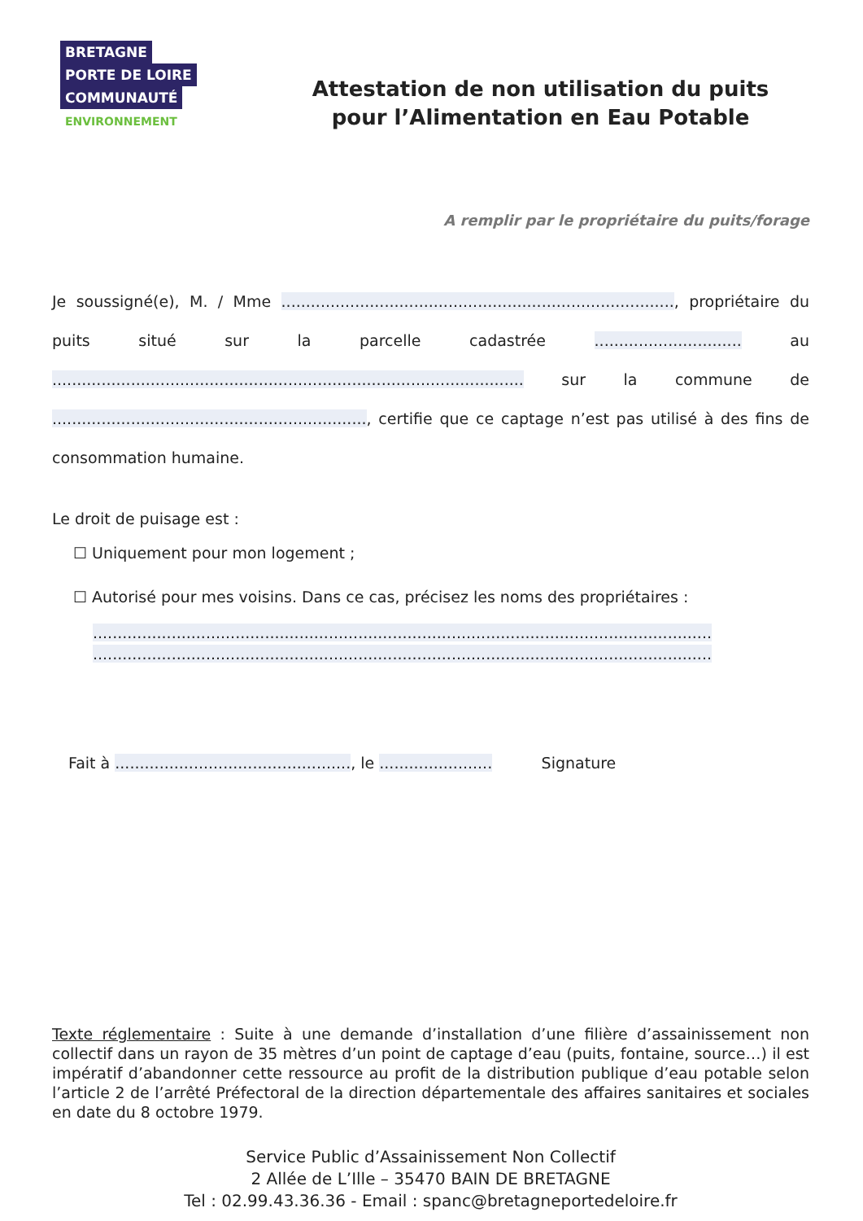BRETAGNE
PORTE DE LOIRE
COMMUNAUTÉ
ENVIRONNEMENT
Attestation de non utilisation du puits
pour l’Alimentation en Eau Potable
A remplir par le propriétaire du puits/forage
Je soussigné(e), M. / Mme ................................................................................, propriétaire du puits situé sur la parcelle cadastrée .............................. au ................................................................................................ sur la commune de ................................................................, certifie que ce captage n’est pas utilisé à des fins de consommation humaine.
Le droit de puisage est :
☐ Uniquement pour mon logement ;
☐ Autorisé pour mes voisins. Dans ce cas, précisez les noms des propriétaires :
..............................................................................................................................
..............................................................................................................................
Fait à ................................................, le ....................... Signature
Texte réglementaire : Suite à une demande d’installation d’une filière d’assainissement non collectif dans un rayon de 35 mètres d’un point de captage d’eau (puits, fontaine, source…) il est impératif d’abandonner cette ressource au profit de la distribution publique d’eau potable selon l’article 2 de l’arrêté Préfectoral de la direction départementale des affaires sanitaires et sociales en date du 8 octobre 1979.
Service Public d’Assainissement Non Collectif
2 Allée de L’Ille – 35470 BAIN DE BRETAGNE
Tel : 02.99.43.36.36 - Email : spanc@bretagneportedeloire.fr